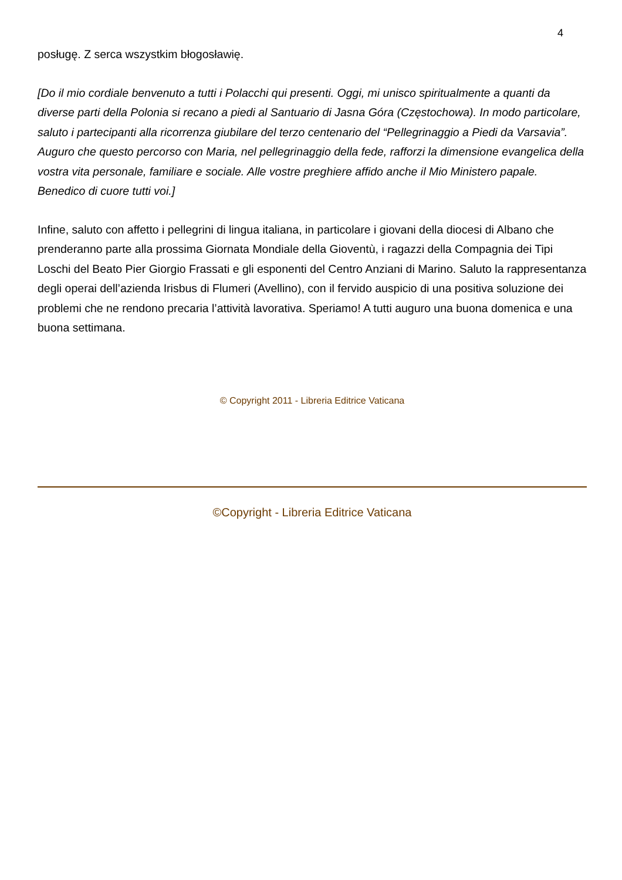4
posługę. Z serca wszystkim błogosławię.
[Do il mio cordiale benvenuto a tutti i Polacchi qui presenti. Oggi, mi unisco spiritualmente a quanti da diverse parti della Polonia si recano a piedi al Santuario di Jasna Góra (Częstochowa). In modo particolare, saluto i partecipanti alla ricorrenza giubilare del terzo centenario del “Pellegrinaggio a Piedi da Varsavia”. Auguro che questo percorso con Maria, nel pellegrinaggio della fede, rafforzi la dimensione evangelica della vostra vita personale, familiare e sociale. Alle vostre preghiere affido anche il Mio Ministero papale. Benedico di cuore tutti voi.]
Infine, saluto con affetto i pellegrini di lingua italiana, in particolare i giovani della diocesi di Albano che prenderanno parte alla prossima Giornata Mondiale della Gioventù, i ragazzi della Compagnia dei Tipi Loschi del Beato Pier Giorgio Frassati e gli esponenti del Centro Anziani di Marino. Saluto la rappresentanza degli operai dell’azienda Irisbus di Flumeri (Avellino), con il fervido auspicio di una positiva soluzione dei problemi che ne rendono precaria l’attività lavorativa. Speriamo! A tutti auguro una buona domenica e una buona settimana.
© Copyright 2011 - Libreria Editrice Vaticana
©Copyright - Libreria Editrice Vaticana